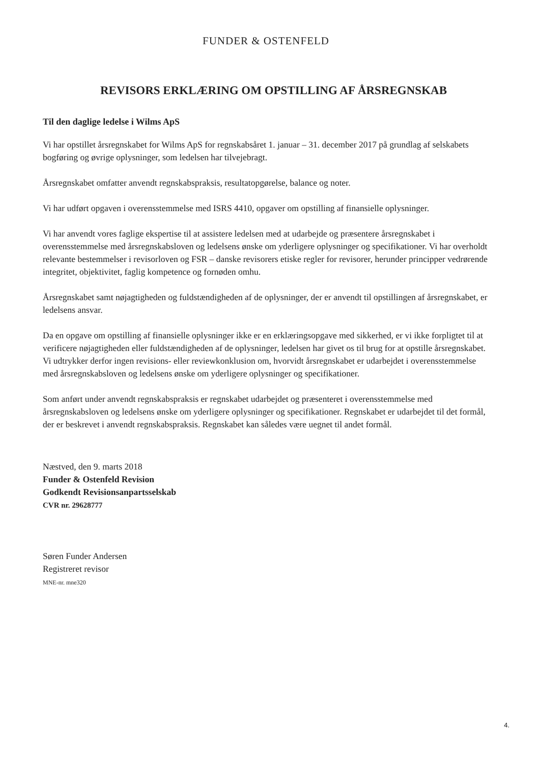FUNDER & OSTENFELD
REVISORS ERKLÆRING OM OPSTILLING AF ÅRSREGNSKAB
Til den daglige ledelse i Wilms ApS
Vi har opstillet årsregnskabet for Wilms ApS for regnskabsåret 1. januar – 31. december 2017 på grundlag af selskabets bogføring og øvrige oplysninger, som ledelsen har tilvejebragt.
Årsregnskabet omfatter anvendt regnskabspraksis, resultatopgørelse, balance og noter.
Vi har udført opgaven i overensstemmelse med ISRS 4410, opgaver om opstilling af finansielle oplysninger.
Vi har anvendt vores faglige ekspertise til at assistere ledelsen med at udarbejde og præsentere årsregnskabet i overensstemmelse med årsregnskabsloven og ledelsens ønske om yderligere oplysninger og specifikationer. Vi har overholdt relevante bestemmelser i revisorloven og FSR – danske revisorers etiske regler for revisorer, herunder principper vedrørende integritet, objektivitet, faglig kompetence og fornøden omhu.
Årsregnskabet samt nøjagtigheden og fuldstændigheden af de oplysninger, der er anvendt til opstillingen af årsregnskabet, er ledelsens ansvar.
Da en opgave om opstilling af finansielle oplysninger ikke er en erklæringsopgave med sikkerhed, er vi ikke forpligtet til at verificere nøjagtigheden eller fuldstændigheden af de oplysninger, ledelsen har givet os til brug for at opstille årsregnskabet. Vi udtrykker derfor ingen revisions- eller reviewkonklusion om, hvorvidt årsregnskabet er udarbejdet i overensstemmelse med årsregnskabsloven og ledelsens ønske om yderligere oplysninger og specifikationer.
Som anført under anvendt regnskabspraksis er regnskabet udarbejdet og præsenteret i overensstemmelse med årsregnskabsloven og ledelsens ønske om yderligere oplysninger og specifikationer. Regnskabet er udarbejdet til det formål, der er beskrevet i anvendt regnskabspraksis. Regnskabet kan således være uegnet til andet formål.
Næstved, den 9. marts 2018
Funder & Ostenfeld Revision
Godkendt Revisionsanpartsselskab
CVR nr. 29628777
Søren Funder Andersen
Registreret revisor
MNE-nr. mne320
4.